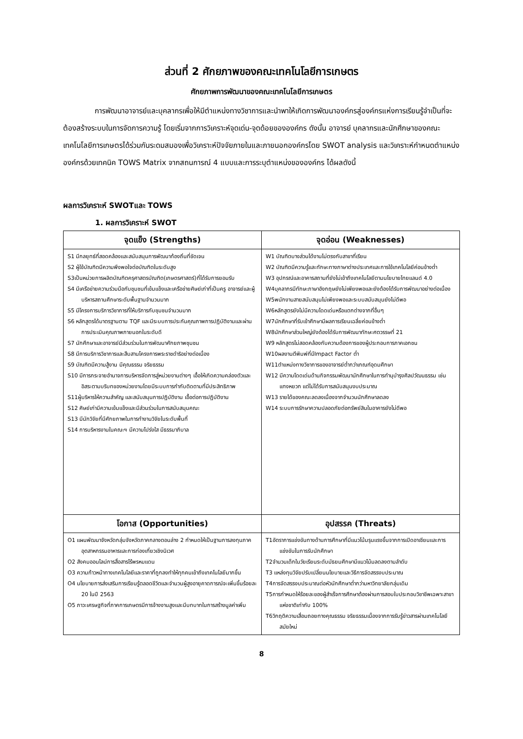ส่วนที่ 2 ศักยภาพของคณะเทคโนโลยีการเกษตร
ศักยภาพการพัฒนาของคณะเทคโนโลยีการเกษตร
การพัฒนาอาจารย์และบุคลากรเพื่อให้มีตำแหน่งทางวิชาการและนำพาให้เกิดการพัฒนาองค์กรสู่องค์กรแห่งการเรียนรู้จำเป็นที่จะต้องสร้างระบบในการจัดการความรู้ โดยเริ่มจากการวิเคราะห์จุดเด่น-จุดด้อยขององค์กร ดังนั้น อาจารย์ บุคลากรและนักศึกษาของคณะเทคโนโลยีการเกษตรได้ร่วมกันระดมสมองเพื่อวิเคราะห์ปัจจัยภายในและภายนอกองค์กรโดย SWOT analysis และวิเคราะห์กำหนดตำแหน่งองค์กรด้วยเทคนิค TOWS Matrix จากสถนการณ์ 4 แบบและการระบุตำแหน่งขององค์กร ได้ผลดังนี้
ผลการวิเคราะห์ SWOTและ TOWS
1. ผลการวิเคราะห์ SWOT
| จุดแข็ง (Strengths) | จุดอ่อน (Weaknesses) |
| --- | --- |
| S1 มีกลยุทธ์ที่สอดคล้องและสนับสนุนการพัฒนาท้องถิ่นที่ชัดเจน S2 ผู้ใช้บัณฑิตมีความพึงพอใจต่อบัณฑิตในระดับสูง S3เป็นหน่วยการผลิตบัณฑิตครุศาสตรบัณฑิต(เกษตรศาสตร์)ที่ได้รับการยอมรับ S4 มีเครือข่ายความร่วมมือกับชุมชนที่เข้มแข็งและเครือข่ายศิษย์เก่าที่เป็นครู อาจารย์และผู้บริหารสถานศึกษาระดับพื้นฐานจำนวนมาก S5 มีโครงการบริการวิชาการที่ให้บริการกับชุมชนจำนวนมาก S6 หลักสูตรได้มาตรฐานตาม TQF และมีระบบการประกันคุณภาพการปฏิบัติงานและผ่านการประเมินคุณภาพภายนอกในระดับดี S7 นักศึกษาและอาจารย์มีส่วนร่วมในการพัฒนาศักยภาพชุมชน S8 มีการบริการวิชาการและสืบสานโครงการพระราชดำริอย่างต่อเนื่อง S9 บัณฑิตมีความสู้งาน มีคุณธรรม จริยธรรม S10 มีการกระจายอำนาจการบริหารจัดการสู่หน่วยงานต่างๆ เอื้อให้เกิดความคล่องตัวและอิสระตามบริบทของหน่วยงานโดยมีระบบการกำกับติดตามที่มีประสิทธิภาพ S11ผู้บริหารให้ความสำคัญ และสนับสนุนการปฏิบัติงาน เอื้อต่อการปฏิบัติงาน S12 ศิษย์เก่ามีความเข้มแข็งและมีส่วนร่วมในการสนับสนุนคณะ S13 มีนักวิจัยที่มีศักยภาพในการทำงานวิจัยในระดับพื้นที่ S14 การบริหารงานในคณะฯ มีความโปร่งใส มีธรรมาภิบาล | W1 บัณฑิตบางส่วนได้งานไม่ตรงกับสาขาที่เรียน W2 บัณฑิตมีความรู้และทักษะทางภาษาต่างประเทศและการใช้เทคโนโลยีค่อนข้างต่ำ W3 อุปกรณ์และอาคารสถานที่ยังไม่เข้าถึงเทคโนโลยีตามนโยบายไทยแลนด์ 4.0 W4บุคลากรมีทักษะภาษาอังกฤษยังไม่เพียงพอและยังต้องได้รับการพัฒนาอย่างต่อเนื่อง W5พนักงานสายสนับสนุนไม่เพียงพอและระบบสนับสนุนยังไม่ดีพอ W6หลักสูตรยังไม่มีความโดดเด่นหรือแตกต่างจากที่อื่นๆ W7นักศึกษาที่รับเข้าศึกษามีผลการเรียนเฉลี่ยค่อนข้างต่ำ W8นักศึกษาส่วนใหญ่ยังต้องได้รับการพัฒนาทักษะศตวรรษที่ 21 W9 หลักสูตรไม่สอดคล้องกับความต้องการของผู้ประกอบการภาคเอกชน W10ผลงานตีพิมพ์ที่มีImpact Factor ต่ำ W11ตำแหน่งทางวิชาการของอาจารย์ต่ำกว่าเกณฑ์อุดมศึกษา W12 มีความโดดเด่นด้านกิจกรรมพัฒนานักศึกษาในการทำนุบำรุงศิลปวัฒนธรรม เช่น แทงหยวก แต่ไม่ได้รับการสนับสนุนงบประมาณ W13 รายได้ของคณะลดลงเนื่องจากจำนวนนักศึกษาลดลง W14 ระบบการรักษาความปลอดภัยต่อทรัพย์สินในอาคารยังไม่ดีพอ |
| โอกาส (Opportunities) | อุปสรรค (Threats) |
| O1 แผนพัฒนาจังหวัดกลุ่มจังหวัดภาคกลางตอนล่าง 2 กำหนดให้เป็นฐานการลงทุนภาคอุตสาหกรรมอาหารและการท่องเที่ยวเชิงนิเวศ O2 สังคมออนไลน์การสื่อสารไร้พรหมแดน O3 ความก้าวหน้าทางเทคโนโลยีและราคาที่ถูกลงทำให้ทุกคนเข้าถึงเทคโนโลยีมากขึ้น O4 นโยบายการส่งเสริมการเรียนรู้ตลอดชีวิตและจำนวนผู้สูงอายุคาดการณ์จะเพิ่มขึ้นร้อยละ 20 ในปี 2563 O5 ภาวะเศรษฐกิจที่ภาคการเกษตรมีการจ้างงานสูงและมีบทบาทในการสร้างมูลค่าเพิ่ม | T1อัตราการแข่งขันทางด้านการศึกษาที่มีแนวโน้มรุนแรงขึ้นจากการเปิดอาเซียนและการแข่งขันในการรับนักศึกษา T2จำนวนเด็กในวัยเรียนระดับมัธยมศึกษามีแนวโน้มลดลงตามลำดับ T3 แหล่งทุนวิจัยปรับเปลี่ยนนโยบายและวิธีการจัดสรรงบประมาณ T4การจัดสรรงบประมาณต่อหัวนักศึกษาต่ำกว่ามหาวิทยาลัยกลุ่มเดิม T5การกำหนดให้ร้อยละของผู้สำเร็จการศึกษาต้องผ่านการสอบใบประกอบวิชาชีพเฉพาะสาขาแห่งชาติเท่ากับ 100% T6วิกฤติความเสื่อมถอยทางคุณธรรม จริยธรรมเนื่องจากการรับรู้ข่าวสารผ่านเทคโนโลยีสมัยใหม่ |
8